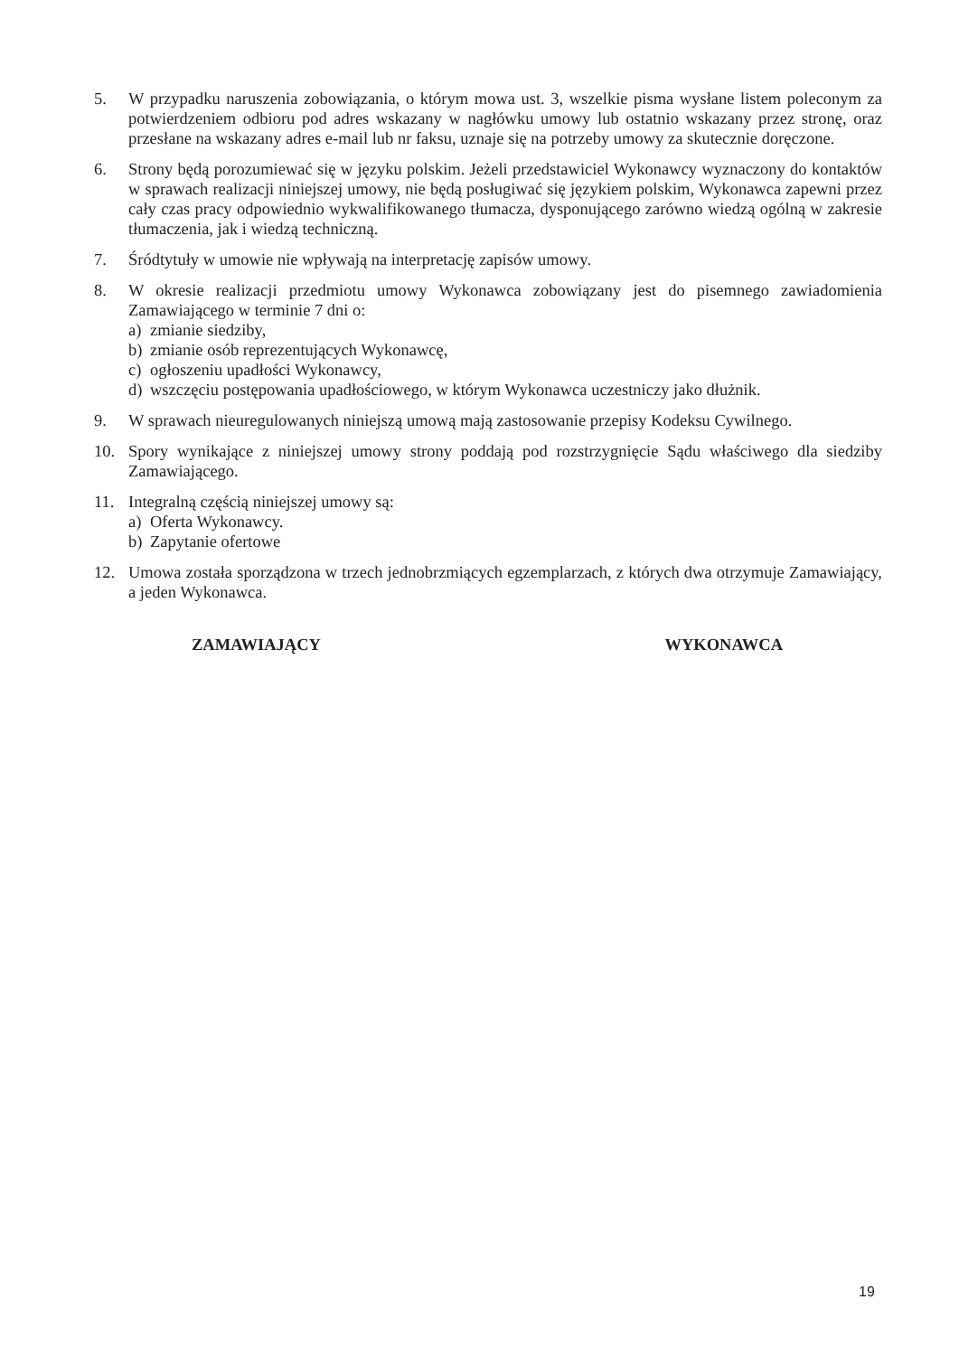5. W przypadku naruszenia zobowiązania, o którym mowa ust. 3, wszelkie pisma wysłane listem poleconym za potwierdzeniem odbioru pod adres wskazany w nagłówku umowy lub ostatnio wskazany przez stronę, oraz przesłane na wskazany adres e-mail lub nr faksu, uznaje się na potrzeby umowy za skutecznie doręczone.
6. Strony będą porozumiewać się w języku polskim. Jeżeli przedstawiciel Wykonawcy wyznaczony do kontaktów w sprawach realizacji niniejszej umowy, nie będą posługiwać się językiem polskim, Wykonawca zapewni przez cały czas pracy odpowiednio wykwalifikowanego tłumacza, dysponującego zarówno wiedzą ogólną w zakresie tłumaczenia, jak i wiedzą techniczną.
7. Śródtytuły w umowie nie wpływają na interpretację zapisów umowy.
8. W okresie realizacji przedmiotu umowy Wykonawca zobowiązany jest do pisemnego zawiadomienia Zamawiającego w terminie 7 dni o:
a) zmianie siedziby,
b) zmianie osób reprezentujących Wykonawcę,
c) ogłoszeniu upadłości Wykonawcy,
d) wszczęciu postępowania upadłościowego, w którym Wykonawca uczestniczy jako dłużnik.
9. W sprawach nieuregulowanych niniejszą umową mają zastosowanie przepisy Kodeksu Cywilnego.
10. Spory wynikające z niniejszej umowy strony poddają pod rozstrzygnięcie Sądu właściwego dla siedziby Zamawiającego.
11. Integralną częścią niniejszej umowy są:
a) Oferta Wykonawcy.
b) Zapytanie ofertowe
12. Umowa została sporządzona w trzech jednobrzmiących egzemplarzach, z których dwa otrzymuje Zamawiający, a jeden Wykonawca.
ZAMAWIAJĄCY WYKONAWCA
19